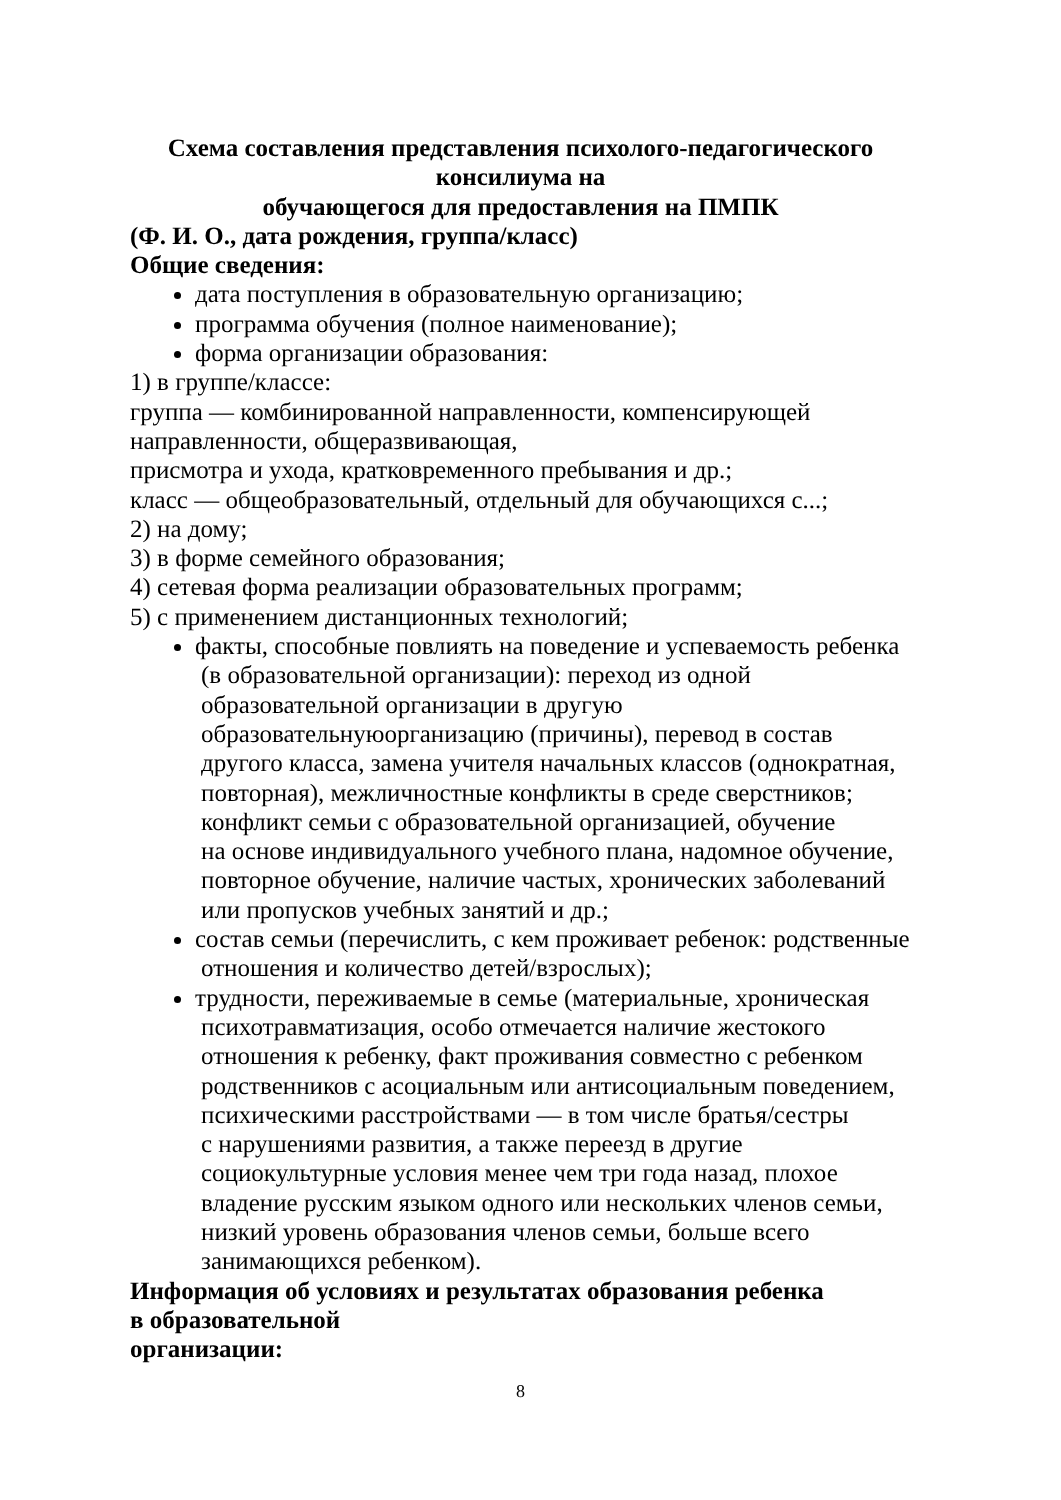Схема составления представления психолого-педагогического консилиума на
обучающегося для предоставления на ПМПК
(Ф. И. О., дата рождения, группа/класс)
Общие сведения:
дата поступления в образовательную организацию;
программа обучения (полное наименование);
форма организации образования:
1) в группе/классе:
группа — комбинированной направленности, компенсирующей
направленности, общеразвивающая,
присмотра и ухода, кратковременного пребывания и др.;
класс — общеобразовательный, отдельный для обучающихся с...;
2) на дому;
3) в форме семейного образования;
4) сетевая форма реализации образовательных программ;
5) с применением дистанционных технологий;
факты, способные повлиять на поведение и успеваемость ребенка
(в образовательной организации): переход из одной
образовательной организации в другую
образовательнуюорганизацию (причины), перевод в состав
другого класса, замена учителя начальных классов (однократная,
повторная), межличностные конфликты в среде сверстников;
конфликт семьи с образовательной организацией, обучение
на основе индивидуального учебного плана, надомное обучение,
повторное обучение, наличие частых, хронических заболеваний
или пропусков учебных занятий и др.;
состав семьи (перечислить, с кем проживает ребенок: родственные
отношения и количество детей/взрослых);
трудности, переживаемые в семье (материальные, хроническая
психотравматизация, особо отмечается наличие жестокого
отношения к ребенку, факт проживания совместно с ребенком
родственников с асоциальным или антисоциальным поведением,
психическими расстройствами — в том числе братья/сестры
с нарушениями развития, а также переезд в другие
социокультурные условия менее чем три года назад, плохое
владение русским языком одного или нескольких членов семьи,
низкий уровень образования членов семьи, больше всего
занимающихся ребенком).
Информация об условиях и результатах образования ребенка
в образовательной
организации:
8